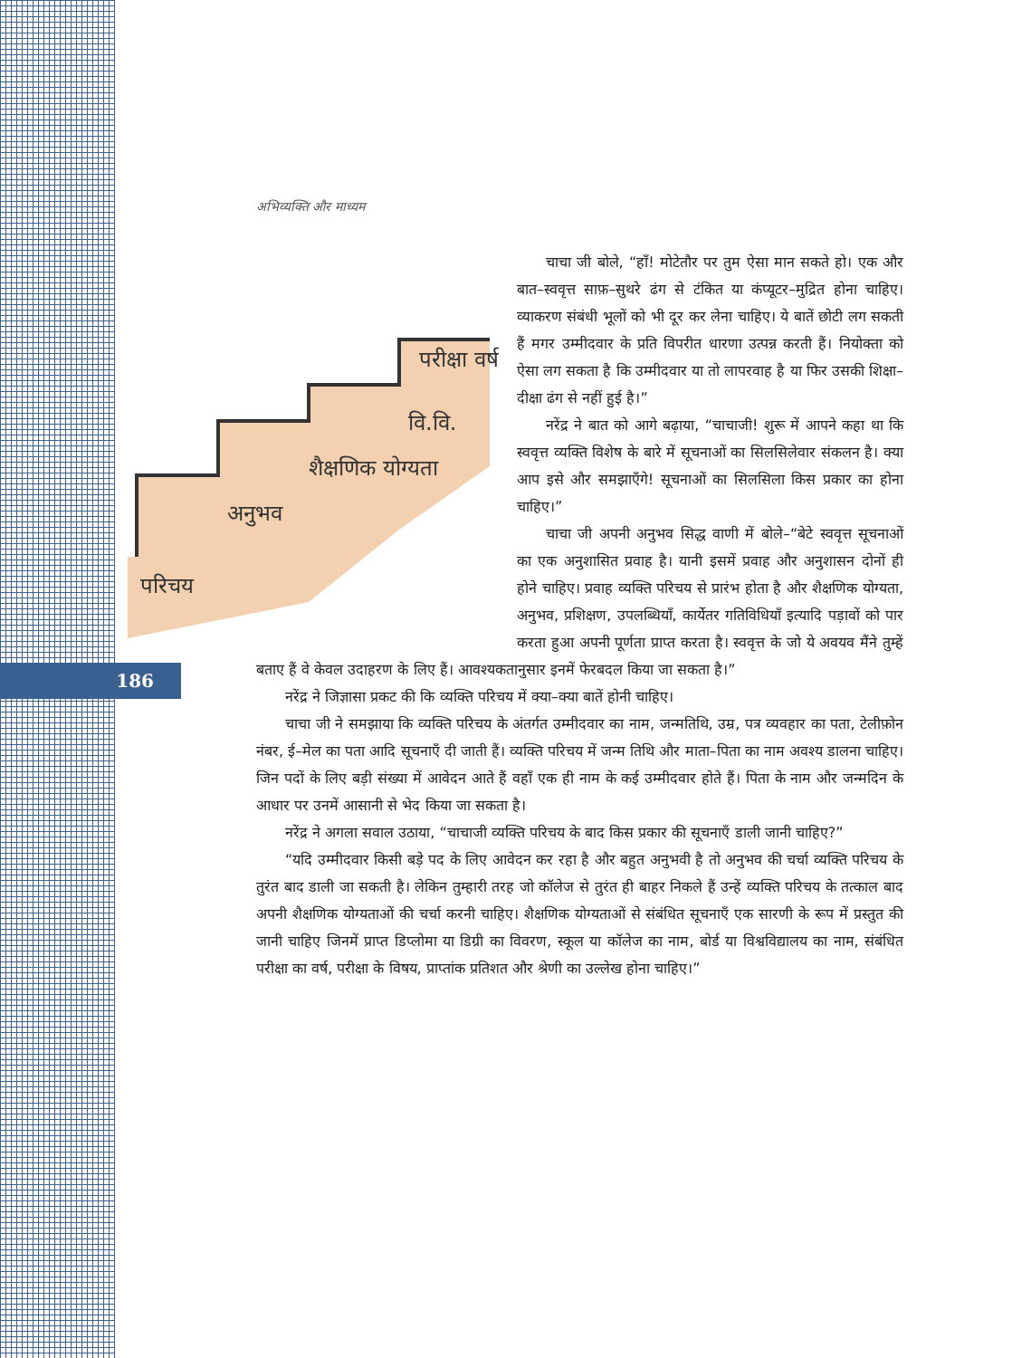186
अभिव्यक्ति और माध्यम
परिचय
अनुभव
शैक्षणिक योग्यता
वि.वि.
परीक्षा वर्ष
चाचा जी बोले, “हाँ! मोटेतौर पर तुम ऐसा मान सकते हो। एक और बात–स्ववृत्त साफ़–सुथरे ढंग से टंकित या कंप्यूटर–मुद्रित होना चाहिए। व्याकरण संबंधी भूलों को भी दूर कर लेना चाहिए। ये बातें छोटी लग सकती हैं मगर उम्मीदवार के प्रति विपरीत धारणा उत्पन्न करती हैं। नियोक्ता को ऐसा लग सकता है कि उम्मीदवार या तो लापरवाह है या फिर उसकी शिक्षा–दीक्षा ढंग से नहीं हुई है।”
नरेंद्र ने बात को आगे बढ़ाया, “चाचाजी! शुरू में आपने कहा था कि स्ववृत्त व्यक्ति विशेष के बारे में सूचनाओं का सिलसिलेवार संकलन है। क्या आप इसे और समझाएँगे! सूचनाओं का सिलसिला किस प्रकार का होना चाहिए।”
चाचा जी अपनी अनुभव सिद्ध वाणी में बोले–“बेटे स्ववृत्त सूचनाओं का एक अनुशासित प्रवाह है। यानी इसमें प्रवाह और अनुशासन दोनों ही होने चाहिए। प्रवाह व्यक्ति परिचय से प्रारंभ होता है और शैक्षणिक योग्यता, अनुभव, प्रशिक्षण, उपलब्धियाँ, कार्येतर गतिविधियाँ इत्यादि पड़ावों को पार करता हुआ अपनी पूर्णता प्राप्त करता है। स्ववृत्त के जो ये अवयव मैंने तुम्हें बताए हैं वे केवल उदाहरण के लिए हैं। आवश्यकतानुसार इनमें फेरबदल किया जा सकता है।”
नरेंद्र ने जिज्ञासा प्रकट की कि व्यक्ति परिचय में क्या–क्या बातें होनी चाहिए।
चाचा जी ने समझाया कि व्यक्ति परिचय के अंतर्गत उम्मीदवार का नाम, जन्मतिथि, उम्र, पत्र व्यवहार का पता, टेलीफ़ोन नंबर, ई–मेल का पता आदि सूचनाएँ दी जाती हैं। व्यक्ति परिचय में जन्म तिथि और माता–पिता का नाम अवश्य डालना चाहिए। जिन पदों के लिए बड़ी संख्या में आवेदन आते हैं वहाँ एक ही नाम के कई उम्मीदवार होते हैं। पिता के नाम और जन्मदिन के आधार पर उनमें आसानी से भेद किया जा सकता है।
नरेंद्र ने अगला सवाल उठाया, “चाचाजी व्यक्ति परिचय के बाद किस प्रकार की सूचनाएँ डाली जानी चाहिए?”
“यदि उम्मीदवार किसी बड़े पद के लिए आवेदन कर रहा है और बहुत अनुभवी है तो अनुभव की चर्चा व्यक्ति परिचय के तुरंत बाद डाली जा सकती है। लेकिन तुम्हारी तरह जो कॉलेज से तुरंत ही बाहर निकले हैं उन्हें व्यक्ति परिचय के तत्काल बाद अपनी शैक्षणिक योग्यताओं की चर्चा करनी चाहिए। शैक्षणिक योग्यताओं से संबंधित सूचनाएँ एक सारणी के रूप में प्रस्तुत की जानी चाहिए जिनमें प्राप्त डिप्लोमा या डिग्री का विवरण, स्कूल या कॉलेज का नाम, बोर्ड या विश्वविद्यालय का नाम, संबंधित परीक्षा का वर्ष, परीक्षा के विषय, प्राप्तांक प्रतिशत और श्रेणी का उल्लेख होना चाहिए।”